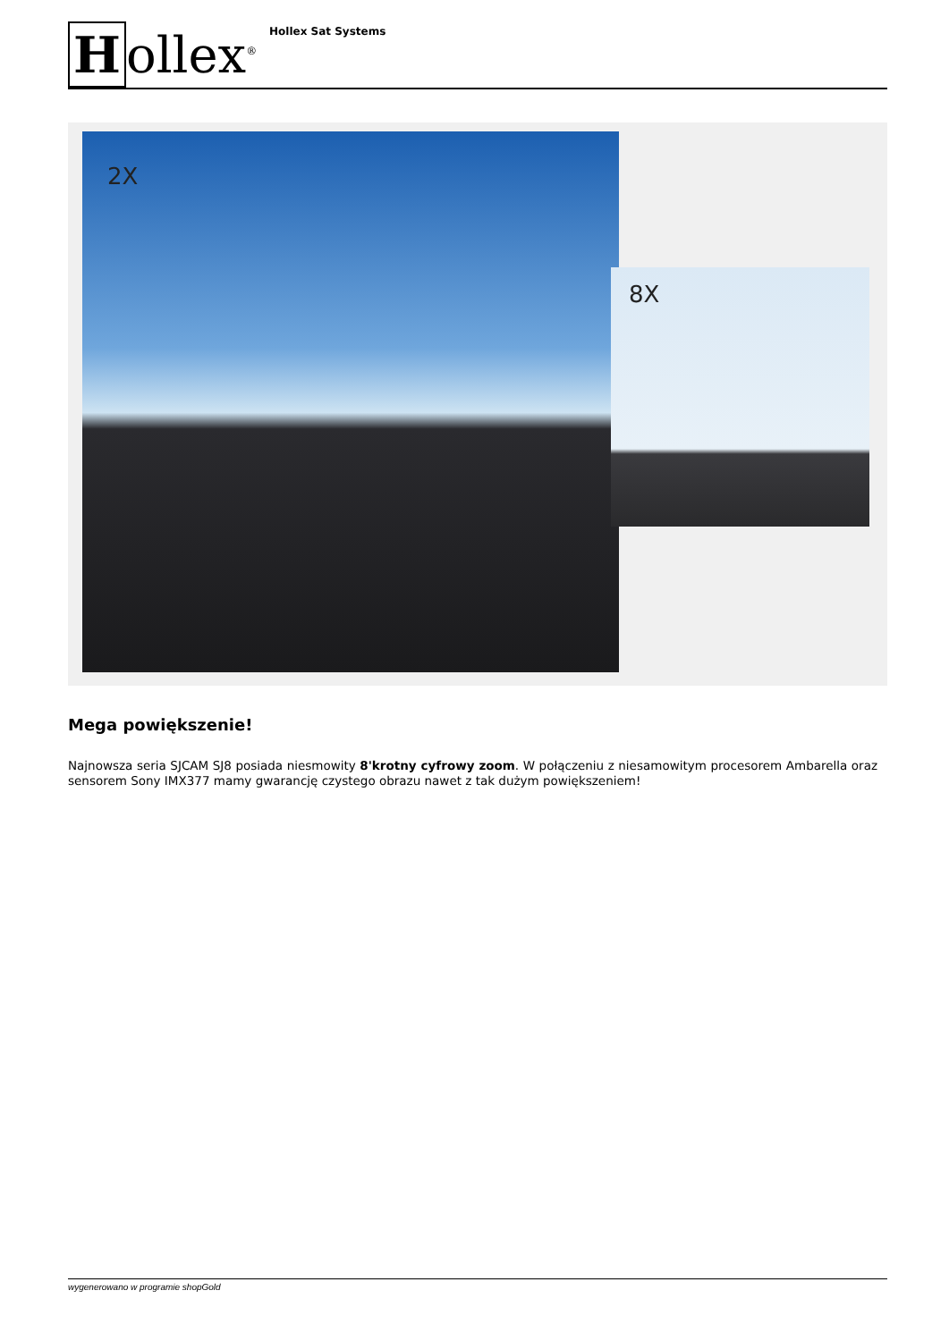Hollex<sup>®</sup>
Hollex Sat Systems
2X
8X
Mega powiększenie!
Najnowsza seria SJCAM SJ8 posiada niesmowity 8'krotny cyfrowy zoom. W połączeniu z niesamowitym procesorem Ambarella oraz sensorem Sony IMX377 mamy gwarancję czystego obrazu nawet z tak dużym powiększeniem!
wygenerowano w programie shopGold